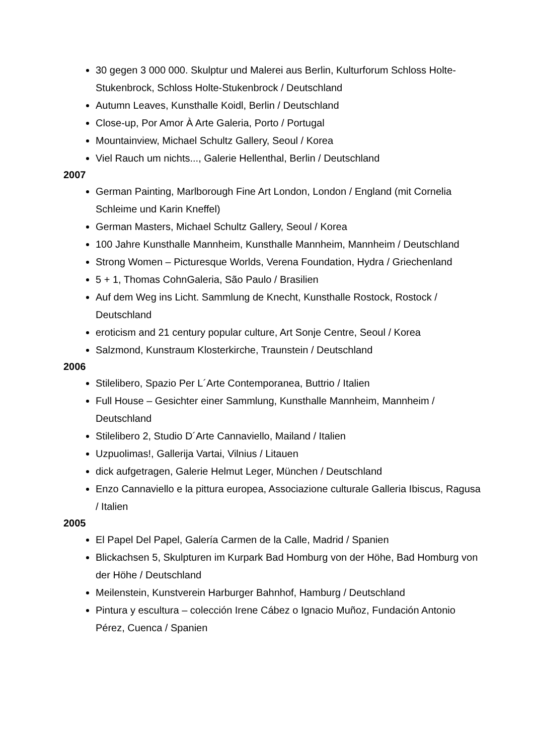30 gegen 3 000 000. Skulptur und Malerei aus Berlin, Kulturforum Schloss Holte-Stukenbrock, Schloss Holte-Stukenbrock / Deutschland
Autumn Leaves, Kunsthalle Koidl, Berlin / Deutschland
Close-up, Por Amor À Arte Galeria, Porto / Portugal
Mountainview, Michael Schultz Gallery, Seoul / Korea
Viel Rauch um nichts..., Galerie Hellenthal, Berlin / Deutschland
2007
German Painting, Marlborough Fine Art London, London / England (mit Cornelia Schleime und Karin Kneffel)
German Masters, Michael Schultz Gallery, Seoul / Korea
100 Jahre Kunsthalle Mannheim, Kunsthalle Mannheim, Mannheim / Deutschland
Strong Women – Picturesque Worlds, Verena Foundation, Hydra / Griechenland
5 + 1, Thomas CohnGaleria, São Paulo / Brasilien
Auf dem Weg ins Licht. Sammlung de Knecht, Kunsthalle Rostock, Rostock / Deutschland
eroticism and 21 century popular culture, Art Sonje Centre, Seoul / Korea
Salzmond, Kunstraum Klosterkirche, Traunstein / Deutschland
2006
Stilelibero, Spazio Per L´Arte Contemporanea, Buttrio / Italien
Full House – Gesichter einer Sammlung, Kunsthalle Mannheim, Mannheim / Deutschland
Stilelibero 2, Studio D´Arte Cannaviello, Mailand / Italien
Uzpuolimas!, Gallerija Vartai, Vilnius / Litauen
dick aufgetragen, Galerie Helmut Leger, München / Deutschland
Enzo Cannaviello e la pittura europea, Associazione culturale Galleria Ibiscus, Ragusa / Italien
2005
El Papel Del Papel, Galería Carmen de la Calle, Madrid / Spanien
Blickachsen 5, Skulpturen im Kurpark Bad Homburg von der Höhe, Bad Homburg von der Höhe / Deutschland
Meilenstein, Kunstverein Harburger Bahnhof, Hamburg / Deutschland
Pintura y escultura – colección Irene Cábez o Ignacio Muñoz, Fundación Antonio Pérez, Cuenca / Spanien